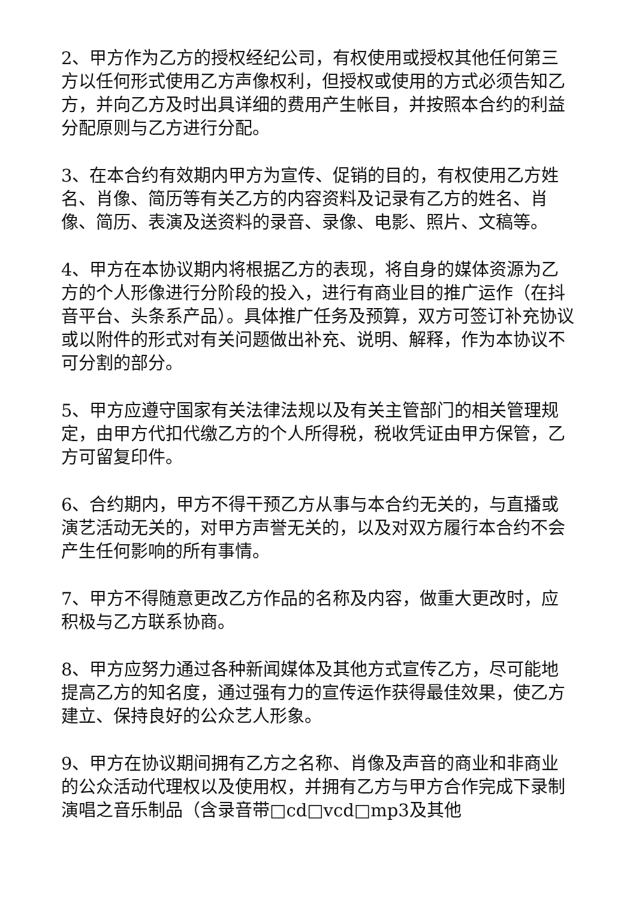2、甲方作为乙方的授权经纪公司，有权使用或授权其他任何第三方以任何形式使用乙方声像权利，但授权或使用的方式必须告知乙方，并向乙方及时出具详细的费用产生帐目，并按照本合约的利益分配原则与乙方进行分配。
3、在本合约有效期内甲方为宣传、促销的目的，有权使用乙方姓名、肖像、简历等有关乙方的内容资料及记录有乙方的姓名、肖像、简历、表演及送资料的录音、录像、电影、照片、文稿等。
4、甲方在本协议期内将根据乙方的表现，将自身的媒体资源为乙方的个人形像进行分阶段的投入，进行有商业目的推广运作（在抖音平台、头条系产品）。具体推广任务及预算，双方可签订补充协议或以附件的形式对有关问题做出补充、说明、解释，作为本协议不可分割的部分。
5、甲方应遵守国家有关法律法规以及有关主管部门的相关管理规定，由甲方代扣代缴乙方的个人所得税，税收凭证由甲方保管，乙方可留复印件。
6、合约期内，甲方不得干预乙方从事与本合约无关的，与直播或演艺活动无关的，对甲方声誉无关的，以及对双方履行本合约不会产生任何影响的所有事情。
7、甲方不得随意更改乙方作品的名称及内容，做重大更改时，应积极与乙方联系协商。
8、甲方应努力通过各种新闻媒体及其他方式宣传乙方，尽可能地提高乙方的知名度，通过强有力的宣传运作获得最佳效果，使乙方建立、保持良好的公众艺人形象。
9、甲方在协议期间拥有乙方之名称、肖像及声音的商业和非商业的公众活动代理权以及使用权，并拥有乙方与甲方合作完成下录制演唱之音乐制品（含录音带□cd□vcd□mp3及其他